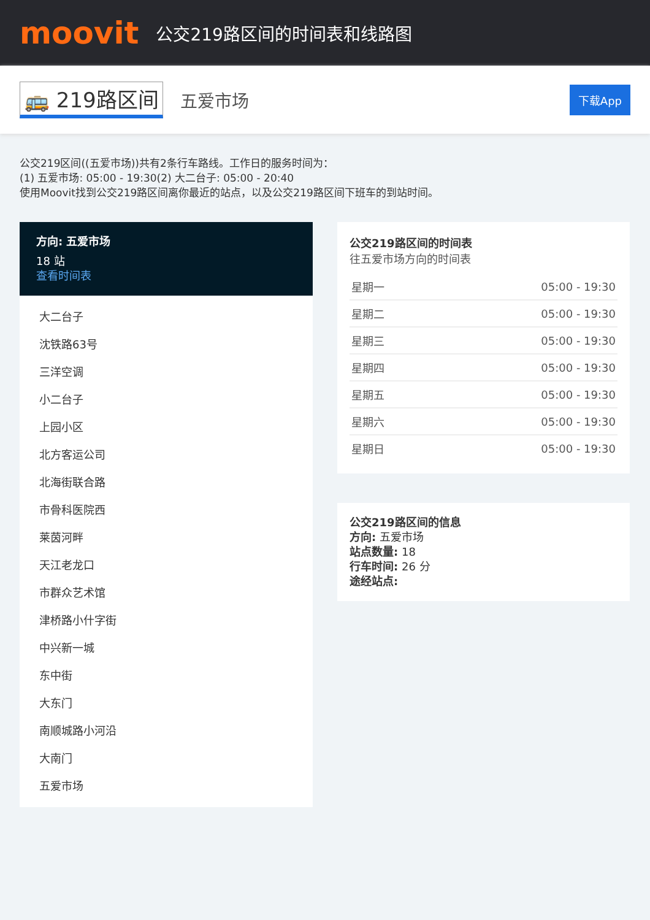moovit
公交219路区间的时间表和线路图
🚌 219路区间 五爱市场 下载App
公交219区间((五爱市场))共有2条行车路线。工作日的服务时间为：
(1) 五爱市场: 05:00 - 19:30(2) 大二台子: 05:00 - 20:40
使用Moovit找到公交219路区间离你最近的站点，以及公交219路区间下班车的到站时间。
方向: 五爱市场
18 站
查看时间表
大二台子
沈铁路63号
三洋空调
小二台子
上园小区
北方客运公司
北海街联合路
市骨科医院西
莱茵河畔
天江老龙口
市群众艺术馆
津桥路小什字街
中兴新一城
东中街
大东门
南顺城路小河沿
大南门
五爱市场
公交219路区间的时间表
往五爱市场方向的时间表
| 星期一 | 05:00 - 19:30 |
| 星期二 | 05:00 - 19:30 |
| 星期三 | 05:00 - 19:30 |
| 星期四 | 05:00 - 19:30 |
| 星期五 | 05:00 - 19:30 |
| 星期六 | 05:00 - 19:30 |
| 星期日 | 05:00 - 19:30 |
公交219路区间的信息
方向: 五爱市场
站点数量: 18
行车时间: 26 分
途经站点: